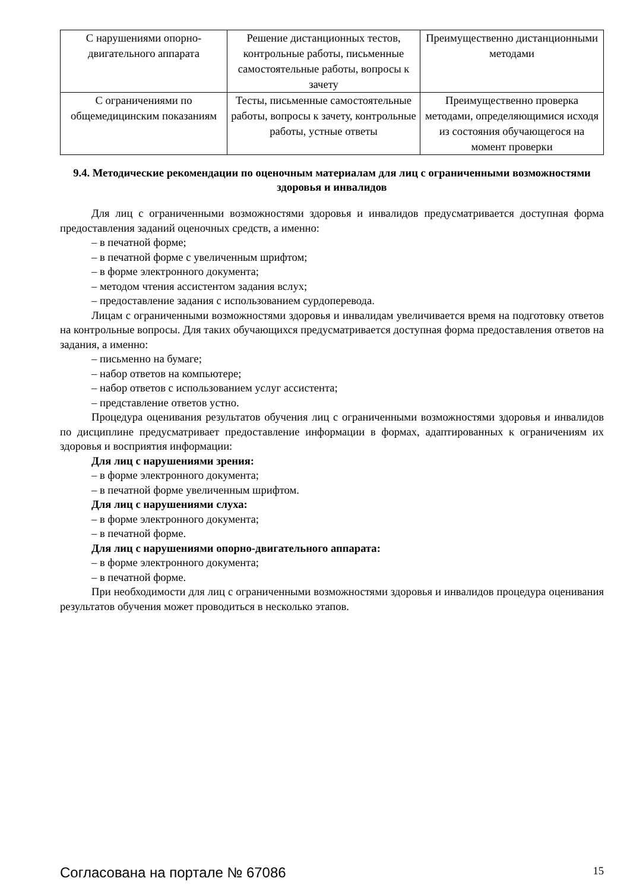| С нарушениями опорно-двигательного аппарата | Решение дистанционных тестов, контрольные работы, письменные самостоятельные работы, вопросы к зачету | Преимущественно дистанционными методами |
| С ограничениями по общемедицинским показаниям | Тесты, письменные самостоятельные работы, вопросы к зачету, контрольные работы, устные ответы | Преимущественно проверка методами, определяющимися исходя из состояния обучающегося на момент проверки |
9.4. Методические рекомендации по оценочным материалам для лиц с ограниченными возможностями здоровья и инвалидов
Для лиц с ограниченными возможностями здоровья и инвалидов предусматривается доступная форма предоставления заданий оценочных средств, а именно:
– в печатной форме;
– в печатной форме с увеличенным шрифтом;
– в форме электронного документа;
– методом чтения ассистентом задания вслух;
– предоставление задания с использованием сурдоперевода.
Лицам с ограниченными возможностями здоровья и инвалидам увеличивается время на подготовку ответов на контрольные вопросы. Для таких обучающихся предусматривается доступная форма предоставления ответов на задания, а именно:
– письменно на бумаге;
– набор ответов на компьютере;
– набор ответов с использованием услуг ассистента;
– представление ответов устно.
Процедура оценивания результатов обучения лиц с ограниченными возможностями здоровья и инвалидов по дисциплине предусматривает предоставление информации в формах, адаптированных к ограничениям их здоровья и восприятия информации:
Для лиц с нарушениями зрения:
– в форме электронного документа;
– в печатной форме увеличенным шрифтом.
Для лиц с нарушениями слуха:
– в форме электронного документа;
– в печатной форме.
Для лиц с нарушениями опорно-двигательного аппарата:
– в форме электронного документа;
– в печатной форме.
При необходимости для лиц с ограниченными возможностями здоровья и инвалидов процедура оценивания результатов обучения может проводиться в несколько этапов.
Согласована на портале № 67086 15